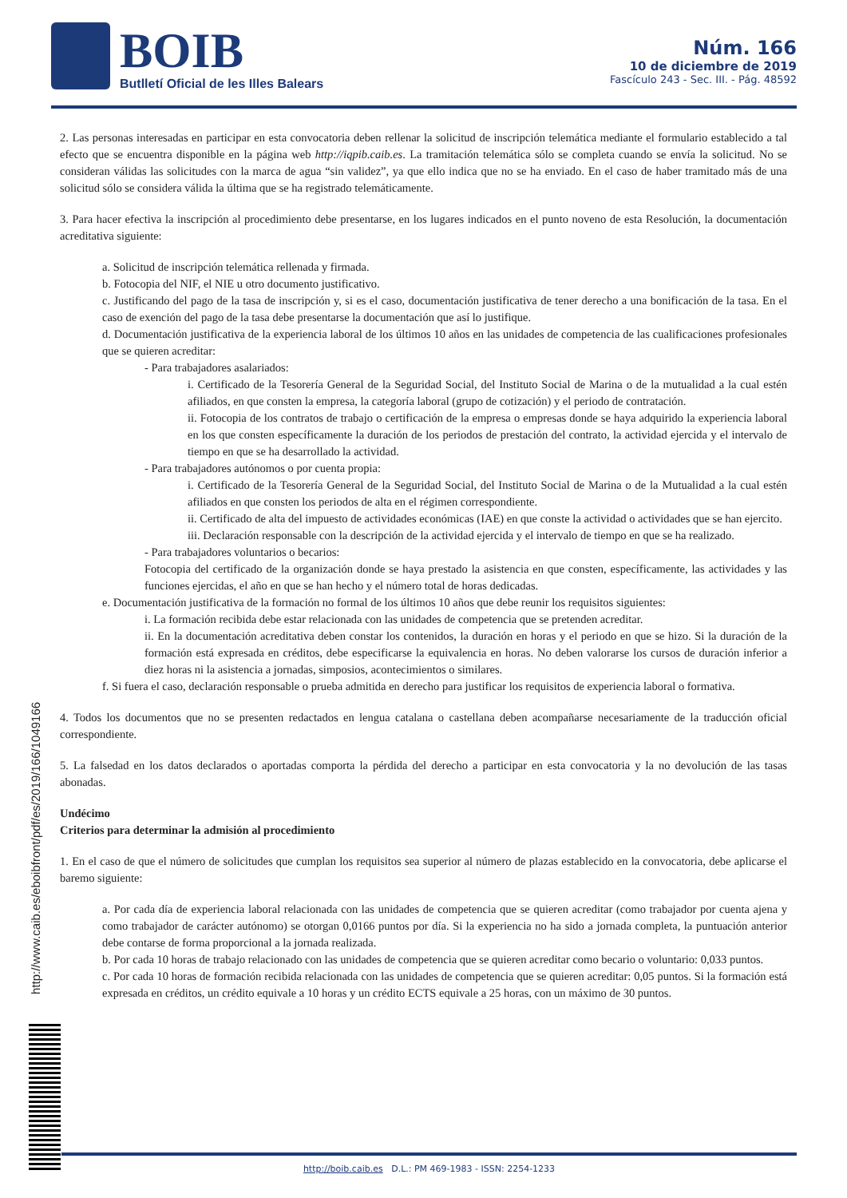BOIB
Butlletí Oficial de les Illes Balears
Núm. 166
10 de diciembre de 2019
Fascículo 243 - Sec. III. - Pág. 48592
2. Las personas interesadas en participar en esta convocatoria deben rellenar la solicitud de inscripción telemática mediante el formulario establecido a tal efecto que se encuentra disponible en la página web http://iqpib.caib.es. La tramitación telemática sólo se completa cuando se envía la solicitud. No se consideran válidas las solicitudes con la marca de agua “sin validez”, ya que ello indica que no se ha enviado. En el caso de haber tramitado más de una solicitud sólo se considera válida la última que se ha registrado telemáticamente.
3. Para hacer efectiva la inscripción al procedimiento debe presentarse, en los lugares indicados en el punto noveno de esta Resolución, la documentación acreditativa siguiente:
a. Solicitud de inscripción telemática rellenada y firmada.
b. Fotocopia del NIF, el NIE u otro documento justificativo.
c. Justificando del pago de la tasa de inscripción y, si es el caso, documentación justificativa de tener derecho a una bonificación de la tasa. En el caso de exención del pago de la tasa debe presentarse la documentación que así lo justifique.
d. Documentación justificativa de la experiencia laboral de los últimos 10 años en las unidades de competencia de las cualificaciones profesionales que se quieren acreditar:
- Para trabajadores asalariados:
i. Certificado de la Tesorería General de la Seguridad Social, del Instituto Social de Marina o de la mutualidad a la cual estén afiliados, en que consten la empresa, la categoría laboral (grupo de cotización) y el periodo de contratación.
ii. Fotocopia de los contratos de trabajo o certificación de la empresa o empresas donde se haya adquirido la experiencia laboral en los que consten específicamente la duración de los periodos de prestación del contrato, la actividad ejercida y el intervalo de tiempo en que se ha desarrollado la actividad.
- Para trabajadores autónomos o por cuenta propia:
i. Certificado de la Tesorería General de la Seguridad Social, del Instituto Social de Marina o de la Mutualidad a la cual estén afiliados en que consten los periodos de alta en el régimen correspondiente.
ii. Certificado de alta del impuesto de actividades económicas (IAE) en que conste la actividad o actividades que se han ejercito.
iii. Declaración responsable con la descripción de la actividad ejercida y el intervalo de tiempo en que se ha realizado.
- Para trabajadores voluntarios o becarios:
Fotocopia del certificado de la organización donde se haya prestado la asistencia en que consten, específicamente, las actividades y las funciones ejercidas, el año en que se han hecho y el número total de horas dedicadas.
e. Documentación justificativa de la formación no formal de los últimos 10 años que debe reunir los requisitos siguientes:
i. La formación recibida debe estar relacionada con las unidades de competencia que se pretenden acreditar.
ii. En la documentación acreditativa deben constar los contenidos, la duración en horas y el periodo en que se hizo. Si la duración de la formación está expresada en créditos, debe especificarse la equivalencia en horas. No deben valorarse los cursos de duración inferior a diez horas ni la asistencia a jornadas, simposios, acontecimientos o similares.
f. Si fuera el caso, declaración responsable o prueba admitida en derecho para justificar los requisitos de experiencia laboral o formativa.
4. Todos los documentos que no se presenten redactados en lengua catalana o castellana deben acompañarse necesariamente de la traducción oficial correspondiente.
5. La falsedad en los datos declarados o aportadas comporta la pérdida del derecho a participar en esta convocatoria y la no devolución de las tasas abonadas.
Undécimo
Criterios para determinar la admisión al procedimiento
1. En el caso de que el número de solicitudes que cumplan los requisitos sea superior al número de plazas establecido en la convocatoria, debe aplicarse el baremo siguiente:
a. Por cada día de experiencia laboral relacionada con las unidades de competencia que se quieren acreditar (como trabajador por cuenta ajena y como trabajador de carácter autónomo) se otorgan 0,0166 puntos por día. Si la experiencia no ha sido a jornada completa, la puntuación anterior debe contarse de forma proporcional a la jornada realizada.
b. Por cada 10 horas de trabajo relacionado con las unidades de competencia que se quieren acreditar como becario o voluntario: 0,033 puntos.
c. Por cada 10 horas de formación recibida relacionada con las unidades de competencia que se quieren acreditar: 0,05 puntos. Si la formación está expresada en créditos, un crédito equivale a 10 horas y un crédito ECTS equivale a 25 horas, con un máximo de 30 puntos.
http://www.caib.es/eboibfront/pdf/es/2019/166/1049166
http://boib.caib.es D.L.: PM 469-1983 - ISSN: 2254-1233